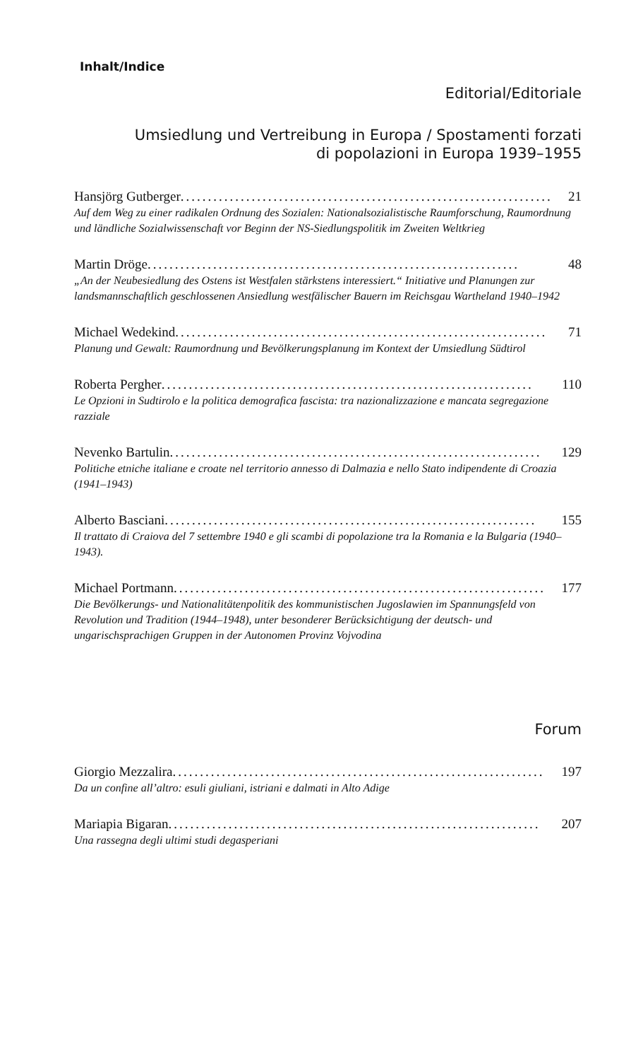Inhalt/Indice
Editorial/Editoriale
Umsiedlung und Vertreibung in Europa / Spostamenti forzati
di popolazioni in Europa 1939–1955
Hansjörg Gutberger .................................................................... 21
Auf dem Weg zu einer radikalen Ordnung des Sozialen: Nationalsozialistische Raumforschung, Raumordnung und ländliche Sozialwissenschaft vor Beginn der NS-Siedlungspolitik im Zweiten Weltkrieg
Martin Dröge.................................................................... 48
„An der Neubesiedlung des Ostens ist Westfalen stärkstens interessiert.“ Initiative und Planungen zur landsmannschaftlich geschlossenen Ansiedlung westfälischer Bauern im Reichsgau Wartheland 1940–1942
Michael Wedekind.................................................................... 71
Planung und Gewalt: Raumordnung und Bevölkerungsplanung im Kontext der Umsiedlung Südtirol
Roberta Pergher .................................................................... 110
Le Opzioni in Sudtirolo e la politica demografica fascista: tra nazionalizzazione e mancata segregazione razziale
Nevenko Bartulin.................................................................... 129
Politiche etniche italiane e croate nel territorio annesso di Dalmazia e nello Stato indipendente di Croazia (1941–1943)
Alberto Basciani.................................................................... 155
Il trattato di Craiova del 7 settembre 1940 e gli scambi di popolazione tra la Romania e la Bulgaria (1940–1943).
Michael Portmann .................................................................... 177
Die Bevölkerungs- und Nationalitätenpolitik des kommunistischen Jugoslawien im Spannungsfeld von Revolution und Tradition (1944–1948), unter besonderer Berücksichtigung der deutsch- und ungarischsprachigen Gruppen in der Autonomen Provinz Vojvodina
Forum
Giorgio Mezzalira .................................................................... 197
Da un confine all’altro: esuli giuliani, istriani e dalmati in Alto Adige
Mariapia Bigaran .................................................................... 207
Una rassegna degli ultimi studi degasperiani